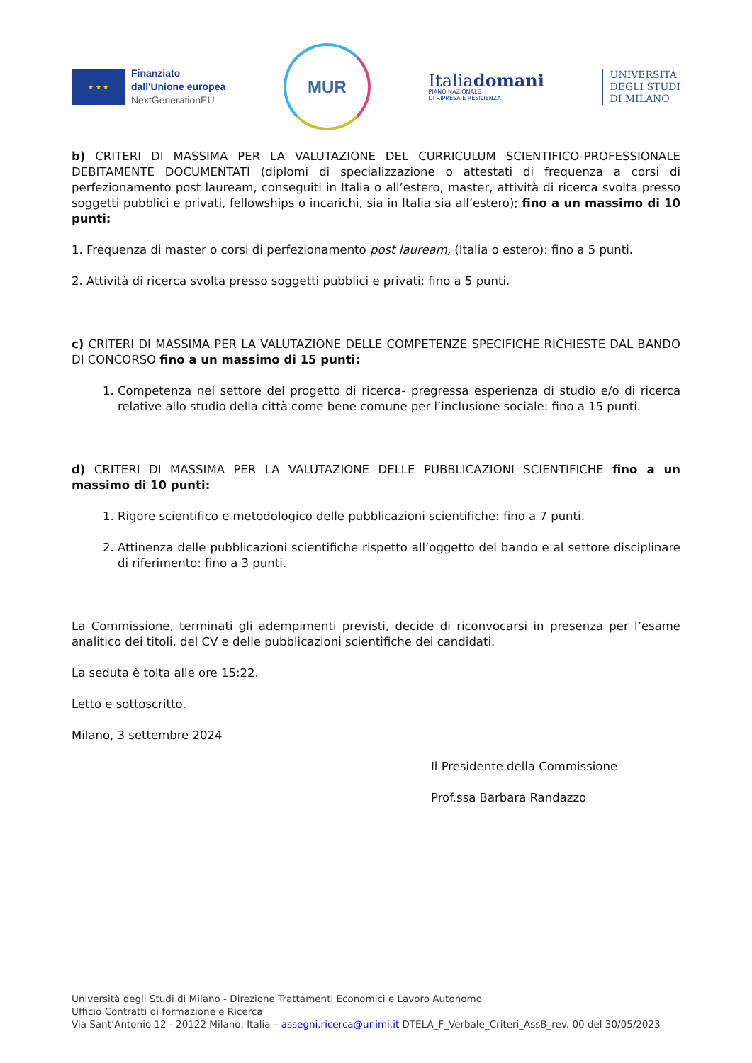★ ★ ★
Finanziato
dall'Unione europea
NextGenerationEU
MUR
Italiadomani
PIANO NAZIONALE
DI RIPRESA E RESILIENZA
UNIVERSITÀ
DEGLI STUDI
DI MILANO
b) CRITERI DI MASSIMA PER LA VALUTAZIONE DEL CURRICULUM SCIENTIFICO-PROFESSIONALE DEBITAMENTE DOCUMENTATI (diplomi di specializzazione o attestati di frequenza a corsi di perfezionamento post lauream, conseguiti in Italia o all’estero, master, attività di ricerca svolta presso soggetti pubblici e privati, fellowships o incarichi, sia in Italia sia all’estero); fino a un massimo di 10 punti:
1. Frequenza di master o corsi di perfezionamento post lauream, (Italia o estero): fino a 5 punti.
2. Attività di ricerca svolta presso soggetti pubblici e privati: fino a 5 punti.
c) CRITERI DI MASSIMA PER LA VALUTAZIONE DELLE COMPETENZE SPECIFICHE RICHIESTE DAL BANDO DI CONCORSO fino a un massimo di 15 punti:
1. Competenza nel settore del progetto di ricerca- pregressa esperienza di studio e/o di ricerca relative allo studio della città come bene comune per l’inclusione sociale: fino a 15 punti.
d) CRITERI DI MASSIMA PER LA VALUTAZIONE DELLE PUBBLICAZIONI SCIENTIFICHE fino a un massimo di 10 punti:
1. Rigore scientifico e metodologico delle pubblicazioni scientifiche: fino a 7 punti.
2. Attinenza delle pubblicazioni scientifiche rispetto all’oggetto del bando e al settore disciplinare di riferimento: fino a 3 punti.
La Commissione, terminati gli adempimenti previsti, decide di riconvocarsi in presenza per l’esame analitico dei titoli, del CV e delle pubblicazioni scientifiche dei candidati.
La seduta è tolta alle ore 15:22.
Letto e sottoscritto.
Milano, 3 settembre 2024
Il Presidente della Commissione
Prof.ssa Barbara Randazzo
Università degli Studi di Milano - Direzione Trattamenti Economici e Lavoro Autonomo
Ufficio Contratti di formazione e Ricerca
Via Sant’Antonio 12 - 20122 Milano, Italia – assegni.ricerca@unimi.it DTELA_F_Verbale_Criteri_AssB_rev. 00 del 30/05/2023